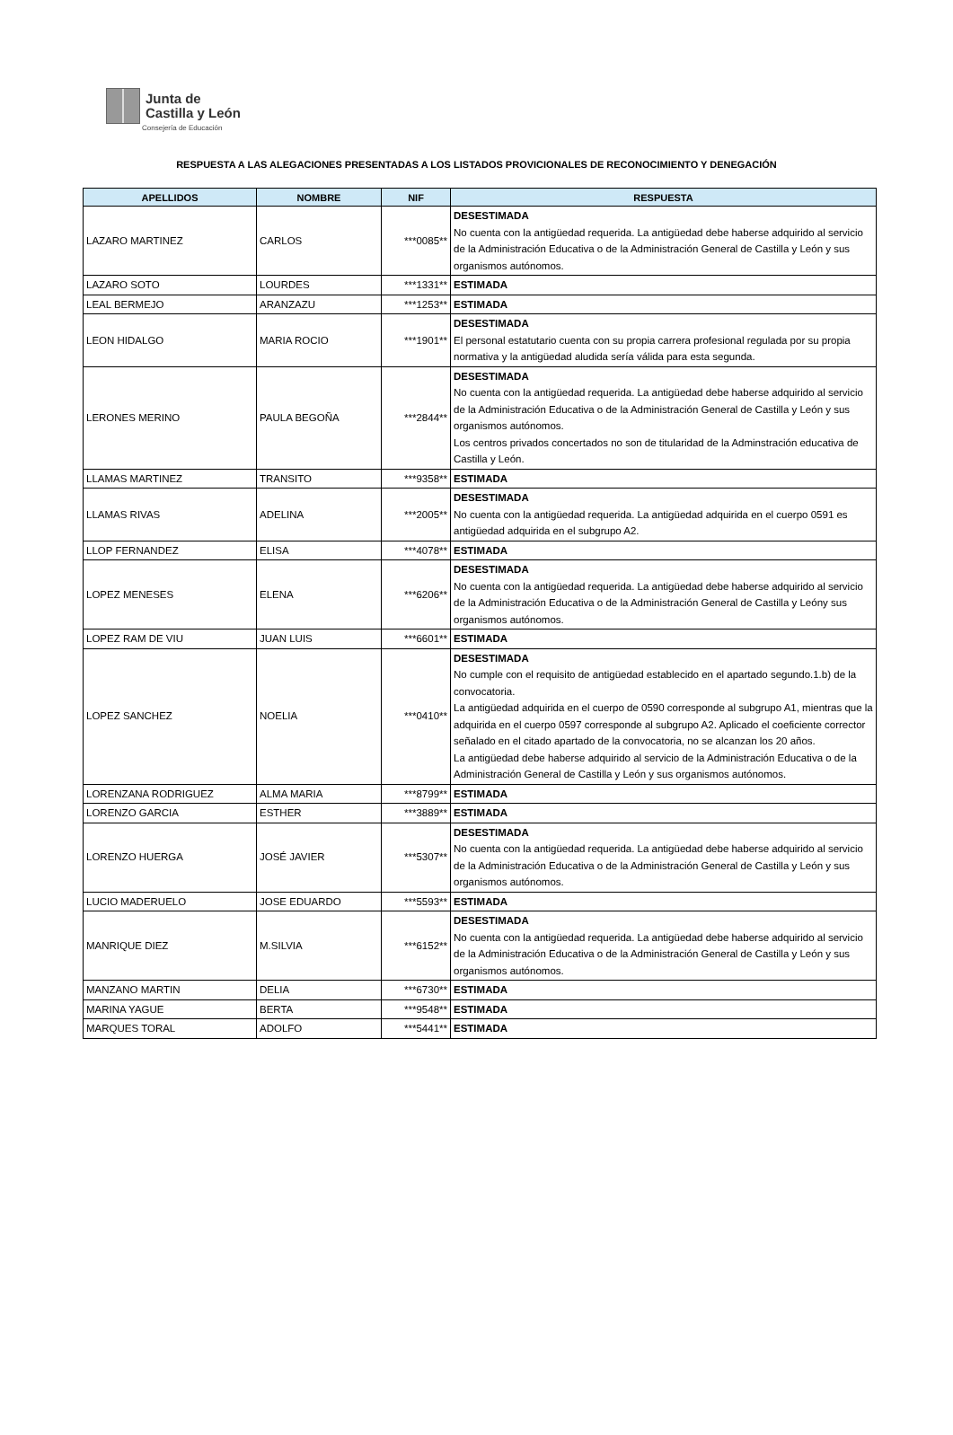Junta de
Castilla y León
Consejería de Educación
RESPUESTA A LAS ALEGACIONES PRESENTADAS A LOS LISTADOS PROVICIONALES DE RECONOCIMIENTO Y DENEGACIÓN
| APELLIDOS | NOMBRE | NIF | RESPUESTA |
| --- | --- | --- | --- |
| LAZARO MARTINEZ | CARLOS | ***0085** | DESESTIMADA No cuenta con la antigüedad requerida. La antigüedad debe haberse adquirido al servicio de la Administración Educativa o de la Administración General de Castilla y León y sus organismos autónomos. |
| LAZARO SOTO | LOURDES | ***1331** | ESTIMADA |
| LEAL BERMEJO | ARANZAZU | ***1253** | ESTIMADA |
| LEON HIDALGO | MARIA ROCIO | ***1901** | DESESTIMADA El personal estatutario cuenta con su propia carrera profesional regulada por su propia normativa y la antigüedad aludida sería válida para esta segunda. |
| LERONES MERINO | PAULA BEGOÑA | ***2844** | DESESTIMADA No cuenta con la antigüedad requerida. La antigüedad debe haberse adquirido al servicio de la Administración Educativa o de la Administración General de Castilla y León y sus organismos autónomos. Los centros privados concertados no son de titularidad de la Adminstración educativa de Castilla y León. |
| LLAMAS MARTINEZ | TRANSITO | ***9358** | ESTIMADA |
| LLAMAS RIVAS | ADELINA | ***2005** | DESESTIMADA No cuenta con la antigüedad requerida. La antigüedad adquirida en el cuerpo 0591 es antigüedad adquirida en el subgrupo A2. |
| LLOP FERNANDEZ | ELISA | ***4078** | ESTIMADA |
| LOPEZ MENESES | ELENA | ***6206** | DESESTIMADA No cuenta con la antigüedad requerida. La antigüedad debe haberse adquirido al servicio de la Administración Educativa o de la Administración General de Castilla y Leóny sus organismos autónomos. |
| LOPEZ RAM DE VIU | JUAN LUIS | ***6601** | ESTIMADA |
| LOPEZ SANCHEZ | NOELIA | ***0410** | DESESTIMADA No cumple con el requisito de antigüedad establecido en el apartado segundo.1.b) de la convocatoria. La antigüedad adquirida en el cuerpo de 0590 corresponde al subgrupo A1, mientras que la adquirida en el cuerpo 0597 corresponde al subgrupo A2. Aplicado el coeficiente corrector señalado en el citado apartado de la convocatoria, no se alcanzan los 20 años. La antigüedad debe haberse adquirido al servicio de la Administración Educativa o de la Administración General de Castilla y León y sus organismos autónomos. |
| LORENZANA RODRIGUEZ | ALMA MARIA | ***8799** | ESTIMADA |
| LORENZO GARCIA | ESTHER | ***3889** | ESTIMADA |
| LORENZO HUERGA | JOSÉ JAVIER | ***5307** | DESESTIMADA No cuenta con la antigüedad requerida. La antigüedad debe haberse adquirido al servicio de la Administración Educativa o de la Administración General de Castilla y León y sus organismos autónomos. |
| LUCIO MADERUELO | JOSE EDUARDO | ***5593** | ESTIMADA |
| MANRIQUE DIEZ | M.SILVIA | ***6152** | DESESTIMADA No cuenta con la antigüedad requerida. La antigüedad debe haberse adquirido al servicio de la Administración Educativa o de la Administración General de Castilla y León y sus organismos autónomos. |
| MANZANO MARTIN | DELIA | ***6730** | ESTIMADA |
| MARINA YAGUE | BERTA | ***9548** | ESTIMADA |
| MARQUES TORAL | ADOLFO | ***5441** | ESTIMADA |